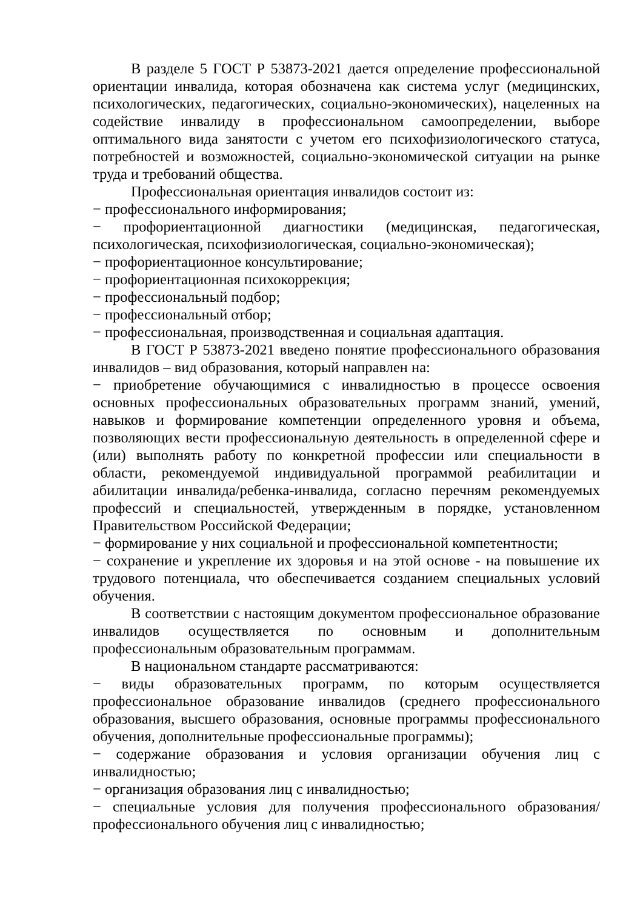В разделе 5 ГОСТ Р 53873-2021 дается определение профессиональной ориентации инвалида, которая обозначена как система услуг (медицинских, психологических, педагогических, социально-экономических), нацеленных на содействие инвалиду в профессиональном самоопределении, выборе оптимального вида занятости с учетом его психофизиологического статуса, потребностей и возможностей, социально-экономической ситуации на рынке труда и требований общества.
Профессиональная ориентация инвалидов состоит из:
− профессионального информирования;
− профориентационной диагностики (медицинская, педагогическая, психологическая, психофизиологическая, социально-экономическая);
− профориентационное консультирование;
− профориентационная психокоррекция;
− профессиональный подбор;
− профессиональный отбор;
− профессиональная, производственная и социальная адаптация.
В ГОСТ Р 53873-2021 введено понятие профессионального образования инвалидов – вид образования, который направлен на:
− приобретение обучающимися с инвалидностью в процессе освоения основных профессиональных образовательных программ знаний, умений, навыков и формирование компетенции определенного уровня и объема, позволяющих вести профессиональную деятельность в определенной сфере и (или) выполнять работу по конкретной профессии или специальности в области, рекомендуемой индивидуальной программой реабилитации и абилитации инвалида/ребенка-инвалида, согласно перечням рекомендуемых профессий и специальностей, утвержденным в порядке, установленном Правительством Российской Федерации;
− формирование у них социальной и профессиональной компетентности;
− сохранение и укрепление их здоровья и на этой основе - на повышение их трудового потенциала, что обеспечивается созданием специальных условий обучения.
В соответствии с настоящим документом профессиональное образование инвалидов осуществляется по основным и дополнительным профессиональным образовательным программам.
В национальном стандарте рассматриваются:
− виды образовательных программ, по которым осуществляется профессиональное образование инвалидов (среднего профессионального образования, высшего образования, основные программы профессионального обучения, дополнительные профессиональные программы);
− содержание образования и условия организации обучения лиц с инвалидностью;
− организация образования лиц с инвалидностью;
− специальные условия для получения профессионального образования/профессионального обучения лиц с инвалидностью;